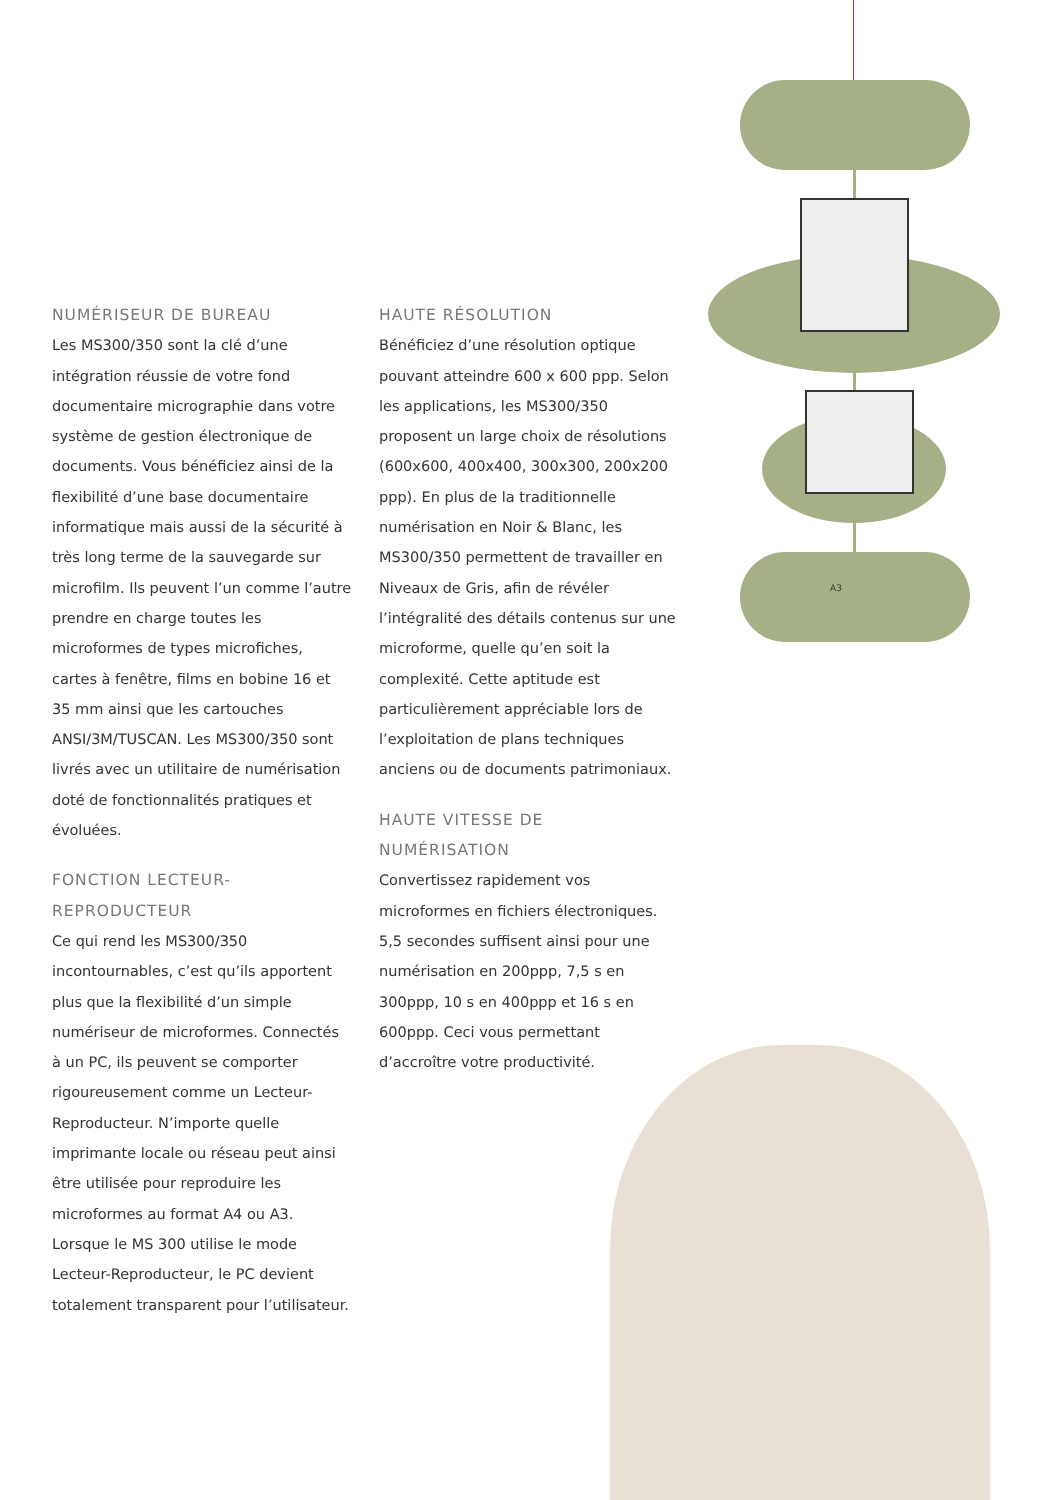NUMÉRISEUR DE BUREAU
Les MS300/350 sont la clé d’une intégration réussie de votre fond documentaire micrographie dans votre système de gestion électronique de documents. Vous bénéficiez ainsi de la flexibilité d’une base documentaire informatique mais aussi de la sécurité à très long terme de la sauvegarde sur microfilm. Ils peuvent l’un comme l’autre prendre en charge toutes les microformes de types microfiches, cartes à fenêtre, films en bobine 16 et 35 mm ainsi que les cartouches ANSI/3M/TUSCAN. Les MS300/350 sont livrés avec un utilitaire de numérisation doté de fonctionnalités pratiques et évoluées.
FONCTION LECTEUR-REPRODUCTEUR
Ce qui rend les MS300/350 incontournables, c’est qu’ils apportent plus que la flexibilité d’un simple numériseur de microformes. Connectés à un PC, ils peuvent se comporter rigoureusement comme un Lecteur-Reproducteur. N’importe quelle imprimante locale ou réseau peut ainsi être utilisée pour reproduire les microformes au format A4 ou A3. Lorsque le MS 300 utilise le mode Lecteur-Reproducteur, le PC devient totalement transparent pour l’utilisateur.
HAUTE RÉSOLUTION
Bénéficiez d’une résolution optique pouvant atteindre 600 x 600 ppp. Selon les applications, les MS300/350 proposent un large choix de résolutions (600x600, 400x400, 300x300, 200x200 ppp). En plus de la traditionnelle numérisation en Noir & Blanc, les MS300/350 permettent de travailler en Niveaux de Gris, afin de révéler l’intégralité des détails contenus sur une microforme, quelle qu’en soit la complexité. Cette aptitude est particulièrement appréciable lors de l’exploitation de plans techniques anciens ou de documents patrimoniaux.
HAUTE VITESSE DE NUMÉRISATION
Convertissez rapidement vos microformes en fichiers électroniques. 5,5 secondes suffisent ainsi pour une numérisation en 200ppp, 7,5 s en 300ppp, 10 s en 400ppp et 16 s en 600ppp. Ceci vous permettant d’accroître votre productivité.
A3